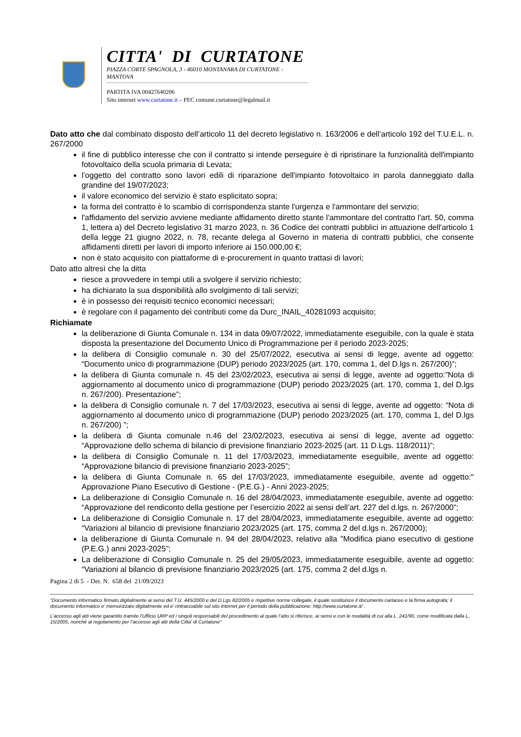CITTA' DI CURTATONE
PIAZZA CORTE SPAGNOLA, 3 - 46010 MONTANARA DI CURTATONE - MANTOVA
PARTITA IVA 00427640206
Sito internet www.curtatone.it – PEC comune.curtatone@legalmail.it
Dato atto che dal combinato disposto dell’articolo 11 del decreto legislativo n. 163/2006 e dell’articolo 192 del T.U.E.L. n. 267/2000
il fine di pubblico interesse che con il contratto si intende perseguire è di ripristinare la funzionalità dell'impianto fotovoltaico della scuola primaria di Levata;
l’oggetto del contratto sono lavori edili di riparazione dell'impianto fotovoltaico in parola danneggiato dalla grandine del 19/07/2023;
il valore economico del servizio è stato esplicitato sopra;
la forma del contratto è lo scambio di corrispondenza stante l'urgenza e l'ammontare del servizio;
l'affidamento del servizio avviene mediante affidamento diretto stante l'ammontare del contratto l'art. 50, comma 1, lettera a) del Decreto legislativo 31 marzo 2023, n. 36 Codice dei contratti pubblici in attuazione dell'articolo 1 della legge 21 giugno 2022, n. 78, recante delega al Governo in materia di contratti pubblici, che consente affidamenti diretti per lavori di importo inferiore ai 150.000,00 €;
non è stato acquisito con piattaforme di e-procurement in quanto trattasi di lavori;
Dato atto altresì che la ditta
riesce a provvedere in tempi utili a svolgere il servizio richiesto;
ha dichiarato la sua disponibilità allo svolgimento di tali servizi;
è in possesso dei requisiti tecnico economici necessari;
è regolare con il pagamento dei contributi come da Durc_INAIL_40281093 acquisito;
Richiamate
la deliberazione di Giunta Comunale n. 134 in data 09/07/2022, immediatamente eseguibile, con la quale è stata disposta la presentazione del Documento Unico di Programmazione per il periodo 2023-2025;
la delibera di Consiglio comunale n. 30 del 25/07/2022, esecutiva ai sensi di legge, avente ad oggetto: “Documento unico di programmazione (DUP) periodo 2023/2025 (art. 170, comma 1, del D.lgs n. 267/200)”;
la delibera di Giunta comunale n. 45 del 23/02/2023, esecutiva ai sensi di legge, avente ad oggetto:”Nota di aggiornamento al documento unico di programmazione (DUP) periodo 2023/2025 (art. 170, comma 1, del D.lgs n. 267/200). Presentazione”;
la delibera di Consiglio comunale n. 7 del 17/03/2023, esecutiva ai sensi di legge, avente ad oggetto: “Nota di aggiornamento al documento unico di programmazione (DUP) periodo 2023/2025 (art. 170, comma 1, del D.lgs n. 267/200) ”;
la delibera di Giunta comunale n.46 del 23/02/2023, esecutiva ai sensi di legge, avente ad oggetto: “Approvazione dello schema di bilancio di previsione finanziario 2023-2025 (art. 11 D.Lgs. 118/2011)”;
la delibera di Consiglio Comunale n. 11 del 17/03/2023, immediatamente eseguibile, avente ad oggetto: “Approvazione bilancio di previsione finanziario 2023-2025”;
la delibera di Giunta Comunale n. 65 del 17/03/2023, immediatamente eseguibile, avente ad oggetto:" Approvazione Piano Esecutivo di Gestione - (P.E.G.) - Anni 2023-2025;
La deliberazione di Consiglio Comunale n. 16 del 28/04/2023, immediatamente eseguibile, avente ad oggetto: “Approvazione del rendiconto della gestione per l’esercizio 2022 ai sensi dell’art. 227 del d.lgs. n. 267/2000”;
La deliberazione di Consiglio Comunale n. 17 del 28/04/2023, immediatamente eseguibile, avente ad oggetto: “Variazioni al bilancio di previsione finanziario 2023/2025 (art. 175, comma 2 del d.lgs n. 267/2000);
la deliberazione di Giunta Comunale n. 94 del 28/04/2023, relativo alla "Modifica piano esecutivo di gestione (P.E.G.) anni 2023-2025";
La deliberazione di Consiglio Comunale n. 25 del 29/05/2023, immediatamente eseguibile, avente ad oggetto: “Variazioni al bilancio di previsione finanziario 2023/2025 (art. 175, comma 2 del d.lgs n.
Pagina 2 di 5 - Det. N. 658 del 21/09/2023
“Documento informatico firmato digitalmente ai sensi del T.U. 445/2000 e del D.Lgs 82/2005 e rispettive norme collegate, il quale sostituisce il documento cartaceo e la firma autografa; il documento informatico e’ memorizzato digitalmente ed e’ rintracciabile sul sito internet per il periodo della pubblicazione: http://www.curtatone.it/ .
L’accesso agli atti viene garantito tramite l’Ufficio URP ed i singoli responsabili del procedimento al quale l’atto si riferisce, ai sensi e con le modalità di cui alla L. 241/90, come modificata dalla L. 15/2005, nonché al regolamento per l’accesso agli atti della Citta' di Curtatone”